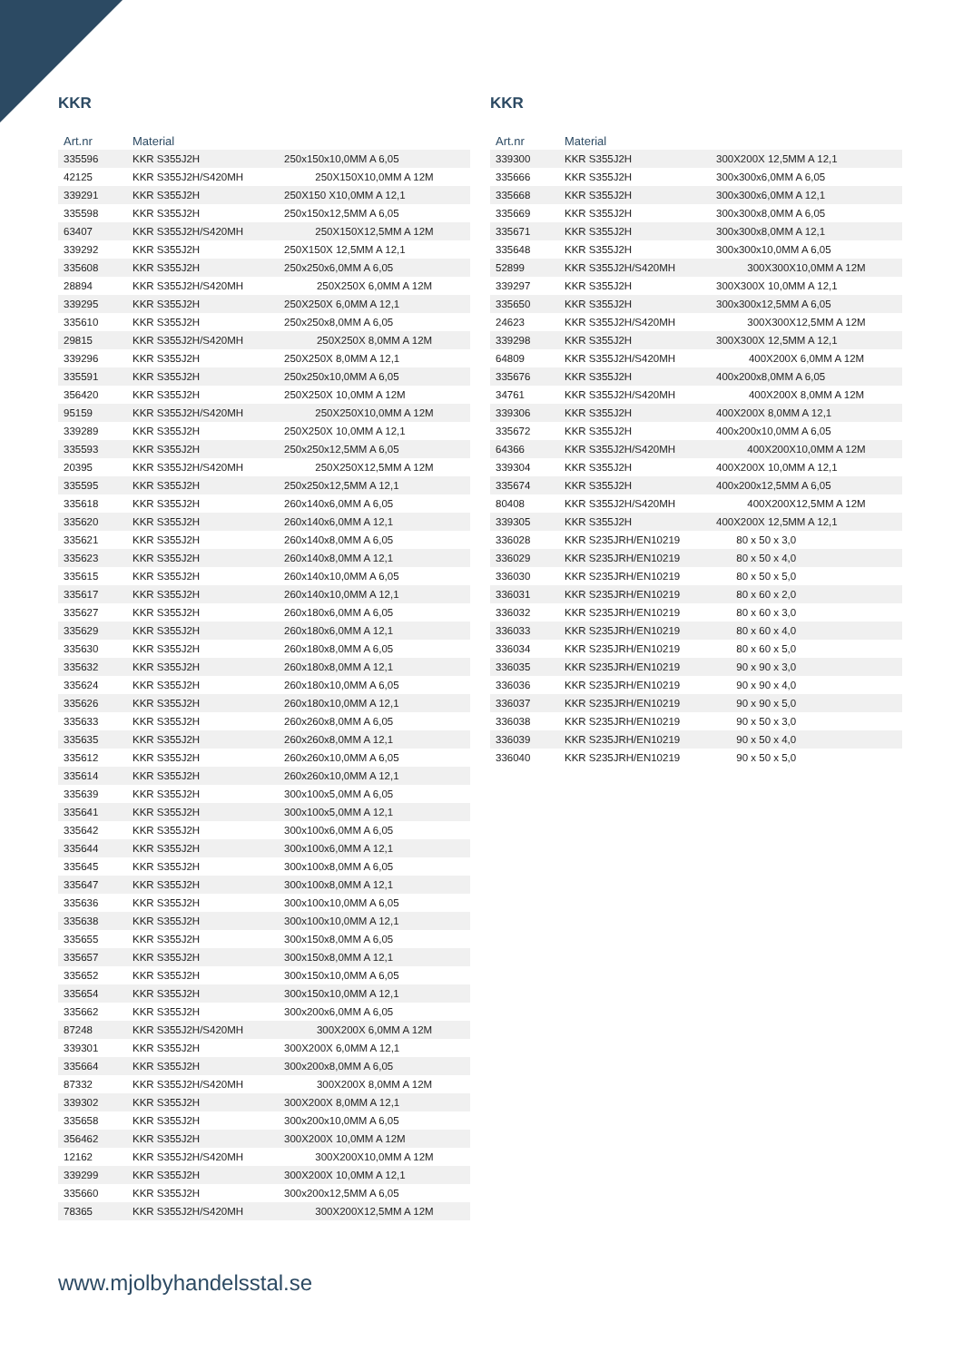KKR
| Art.nr | Material | |
| --- | --- | --- |
| 335596 | KKR S355J2H | 250x150x10,0MM A 6,05 |
| 42125 | KKR S355J2H/S420MH | 250X150X10,0MM A 12M |
| 339291 | KKR S355J2H | 250X150 X10,0MM A 12,1 |
| 335598 | KKR S355J2H | 250x150x12,5MM A 6,05 |
| 63407 | KKR S355J2H/S420MH | 250X150X12,5MM A 12M |
| 339292 | KKR S355J2H | 250X150X 12,5MM A 12,1 |
| 335608 | KKR S355J2H | 250x250x6,0MM A 6,05 |
| 28894 | KKR S355J2H/S420MH | 250X250X 6,0MM A 12M |
| 339295 | KKR S355J2H | 250X250X 6,0MM A 12,1 |
| 335610 | KKR S355J2H | 250x250x8,0MM A 6,05 |
| 29815 | KKR S355J2H/S420MH | 250X250X 8,0MM A 12M |
| 339296 | KKR S355J2H | 250X250X 8,0MM A 12,1 |
| 335591 | KKR S355J2H | 250x250x10,0MM A 6,05 |
| 356420 | KKR S355J2H | 250X250X 10,0MM A 12M |
| 95159 | KKR S355J2H/S420MH | 250X250X10,0MM A 12M |
| 339289 | KKR S355J2H | 250X250X 10,0MM A 12,1 |
| 335593 | KKR S355J2H | 250x250x12,5MM A 6,05 |
| 20395 | KKR S355J2H/S420MH | 250X250X12,5MM A 12M |
| 335595 | KKR S355J2H | 250x250x12,5MM A 12,1 |
| 335618 | KKR S355J2H | 260x140x6,0MM A 6,05 |
| 335620 | KKR S355J2H | 260x140x6,0MM A 12,1 |
| 335621 | KKR S355J2H | 260x140x8,0MM A 6,05 |
| 335623 | KKR S355J2H | 260x140x8,0MM A 12,1 |
| 335615 | KKR S355J2H | 260x140x10,0MM A 6,05 |
| 335617 | KKR S355J2H | 260x140x10,0MM A 12,1 |
| 335627 | KKR S355J2H | 260x180x6,0MM A 6,05 |
| 335629 | KKR S355J2H | 260x180x6,0MM A 12,1 |
| 335630 | KKR S355J2H | 260x180x8,0MM A 6,05 |
| 335632 | KKR S355J2H | 260x180x8,0MM A 12,1 |
| 335624 | KKR S355J2H | 260x180x10,0MM A 6,05 |
| 335626 | KKR S355J2H | 260x180x10,0MM A 12,1 |
| 335633 | KKR S355J2H | 260x260x8,0MM A 6,05 |
| 335635 | KKR S355J2H | 260x260x8,0MM A 12,1 |
| 335612 | KKR S355J2H | 260x260x10,0MM A 6,05 |
| 335614 | KKR S355J2H | 260x260x10,0MM A 12,1 |
| 335639 | KKR S355J2H | 300x100x5,0MM A 6,05 |
| 335641 | KKR S355J2H | 300x100x5,0MM A 12,1 |
| 335642 | KKR S355J2H | 300x100x6,0MM A 6,05 |
| 335644 | KKR S355J2H | 300x100x6,0MM A 12,1 |
| 335645 | KKR S355J2H | 300x100x8,0MM A 6,05 |
| 335647 | KKR S355J2H | 300x100x8,0MM A 12,1 |
| 335636 | KKR S355J2H | 300x100x10,0MM A 6,05 |
| 335638 | KKR S355J2H | 300x100x10,0MM A 12,1 |
| 335655 | KKR S355J2H | 300x150x8,0MM A 6,05 |
| 335657 | KKR S355J2H | 300x150x8,0MM A 12,1 |
| 335652 | KKR S355J2H | 300x150x10,0MM A 6,05 |
| 335654 | KKR S355J2H | 300x150x10,0MM A 12,1 |
| 335662 | KKR S355J2H | 300x200x6,0MM A 6,05 |
| 87248 | KKR S355J2H/S420MH | 300X200X 6,0MM A 12M |
| 339301 | KKR S355J2H | 300X200X 6,0MM A 12,1 |
| 335664 | KKR S355J2H | 300x200x8,0MM A 6,05 |
| 87332 | KKR S355J2H/S420MH | 300X200X 8,0MM A 12M |
| 339302 | KKR S355J2H | 300X200X 8,0MM A 12,1 |
| 335658 | KKR S355J2H | 300x200x10,0MM A 6,05 |
| 356462 | KKR S355J2H | 300X200X 10,0MM A 12M |
| 12162 | KKR S355J2H/S420MH | 300X200X10,0MM A 12M |
| 339299 | KKR S355J2H | 300X200X 10,0MM A 12,1 |
| 335660 | KKR S355J2H | 300x200x12,5MM A 6,05 |
| 78365 | KKR S355J2H/S420MH | 300X200X12,5MM A 12M |
KKR
| Art.nr | Material | |
| --- | --- | --- |
| 339300 | KKR S355J2H | 300X200X 12,5MM A 12,1 |
| 335666 | KKR S355J2H | 300x300x6,0MM A 6,05 |
| 335668 | KKR S355J2H | 300x300x6,0MM A 12,1 |
| 335669 | KKR S355J2H | 300x300x8,0MM A 6,05 |
| 335671 | KKR S355J2H | 300x300x8,0MM A 12,1 |
| 335648 | KKR S355J2H | 300x300x10,0MM A 6,05 |
| 52899 | KKR S355J2H/S420MH | 300X300X10,0MM A 12M |
| 339297 | KKR S355J2H | 300X300X 10,0MM A 12,1 |
| 335650 | KKR S355J2H | 300x300x12,5MM A 6,05 |
| 24623 | KKR S355J2H/S420MH | 300X300X12,5MM A 12M |
| 339298 | KKR S355J2H | 300X300X 12,5MM A 12,1 |
| 64809 | KKR S355J2H/S420MH | 400X200X 6,0MM A 12M |
| 335676 | KKR S355J2H | 400x200x8,0MM A 6,05 |
| 34761 | KKR S355J2H/S420MH | 400X200X 8,0MM A 12M |
| 339306 | KKR S355J2H | 400X200X 8,0MM A 12,1 |
| 335672 | KKR S355J2H | 400x200x10,0MM A 6,05 |
| 64366 | KKR S355J2H/S420MH | 400X200X10,0MM A 12M |
| 339304 | KKR S355J2H | 400X200X 10,0MM A 12,1 |
| 335674 | KKR S355J2H | 400x200x12,5MM A 6,05 |
| 80408 | KKR S355J2H/S420MH | 400X200X12,5MM A 12M |
| 339305 | KKR S355J2H | 400X200X 12,5MM A 12,1 |
| 336028 | KKR S235JRH/EN10219 | 80 x 50 x 3,0 |
| 336029 | KKR S235JRH/EN10219 | 80 x 50 x 4,0 |
| 336030 | KKR S235JRH/EN10219 | 80 x 50 x 5,0 |
| 336031 | KKR S235JRH/EN10219 | 80 x 60 x 2,0 |
| 336032 | KKR S235JRH/EN10219 | 80 x 60 x 3,0 |
| 336033 | KKR S235JRH/EN10219 | 80 x 60 x 4,0 |
| 336034 | KKR S235JRH/EN10219 | 80 x 60 x 5,0 |
| 336035 | KKR S235JRH/EN10219 | 90 x 90 x 3,0 |
| 336036 | KKR S235JRH/EN10219 | 90 x 90 x 4,0 |
| 336037 | KKR S235JRH/EN10219 | 90 x 90 x 5,0 |
| 336038 | KKR S235JRH/EN10219 | 90 x 50 x 3,0 |
| 336039 | KKR S235JRH/EN10219 | 90 x 50 x 4,0 |
| 336040 | KKR S235JRH/EN10219 | 90 x 50 x 5,0 |
www.mjolbyhandelsstal.se